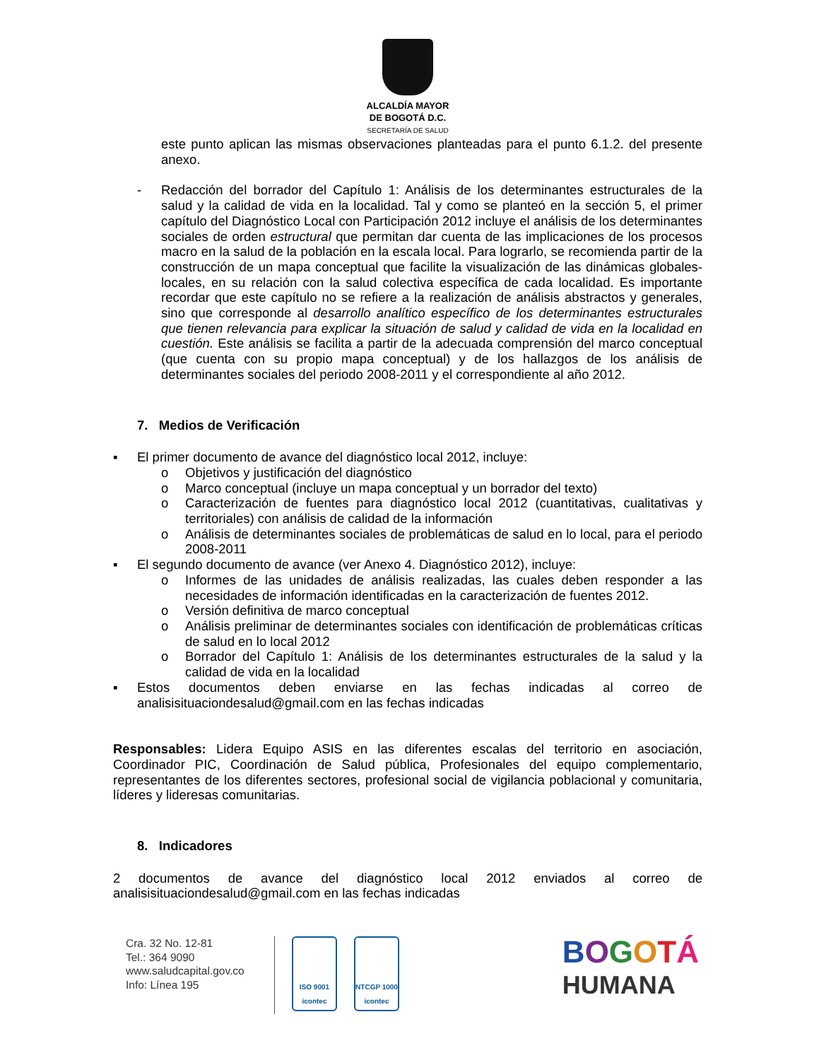ALCALDÍA MAYOR
DE BOGOTÁ D.C.
SECRETARÍA DE SALUD
este punto aplican las mismas observaciones planteadas para el punto 6.1.2. del presente anexo.
- Redacción del borrador del Capítulo 1: Análisis de los determinantes estructurales de la salud y la calidad de vida en la localidad. Tal y como se planteó en la sección 5, el primer capítulo del Diagnóstico Local con Participación 2012 incluye el análisis de los determinantes sociales de orden estructural que permitan dar cuenta de las implicaciones de los procesos macro en la salud de la población en la escala local. Para lograrlo, se recomienda partir de la construcción de un mapa conceptual que facilite la visualización de las dinámicas globales-locales, en su relación con la salud colectiva específica de cada localidad. Es importante recordar que este capítulo no se refiere a la realización de análisis abstractos y generales, sino que corresponde al desarrollo analítico específico de los determinantes estructurales que tienen relevancia para explicar la situación de salud y calidad de vida en la localidad en cuestión. Este análisis se facilita a partir de la adecuada comprensión del marco conceptual (que cuenta con su propio mapa conceptual) y de los hallazgos de los análisis de determinantes sociales del periodo 2008-2011 y el correspondiente al año 2012.
7. Medios de Verificación
▪ El primer documento de avance del diagnóstico local 2012, incluye:
o Objetivos y justificación del diagnóstico
o Marco conceptual (incluye un mapa conceptual y un borrador del texto)
o Caracterización de fuentes para diagnóstico local 2012 (cuantitativas, cualitativas y territoriales) con análisis de calidad de la información
o Análisis de determinantes sociales de problemáticas de salud en lo local, para el periodo 2008-2011
▪ El segundo documento de avance (ver Anexo 4. Diagnóstico 2012), incluye:
o Informes de las unidades de análisis realizadas, las cuales deben responder a las necesidades de información identificadas en la caracterización de fuentes 2012.
o Versión definitiva de marco conceptual
o Análisis preliminar de determinantes sociales con identificación de problemáticas críticas de salud en lo local 2012
o Borrador del Capítulo 1: Análisis de los determinantes estructurales de la salud y la calidad de vida en la localidad
▪ Estos documentos deben enviarse en las fechas indicadas al correo de analisisituaciondesalud@gmail.com en las fechas indicadas
Responsables: Lidera Equipo ASIS en las diferentes escalas del territorio en asociación, Coordinador PIC, Coordinación de Salud pública, Profesionales del equipo complementario, representantes de los diferentes sectores, profesional social de vigilancia poblacional y comunitaria, líderes y lideresas comunitarias.
8. Indicadores
2 documentos de avance del diagnóstico local 2012 enviados al correo de analisisituaciondesalud@gmail.com en las fechas indicadas
Cra. 32 No. 12-81
Tel.: 364 9090
www.saludcapital.gov.co
Info: Línea 195
ISO 9001
icontec
NTCGP 1000
icontec
BOGOTÁ
HUMANA